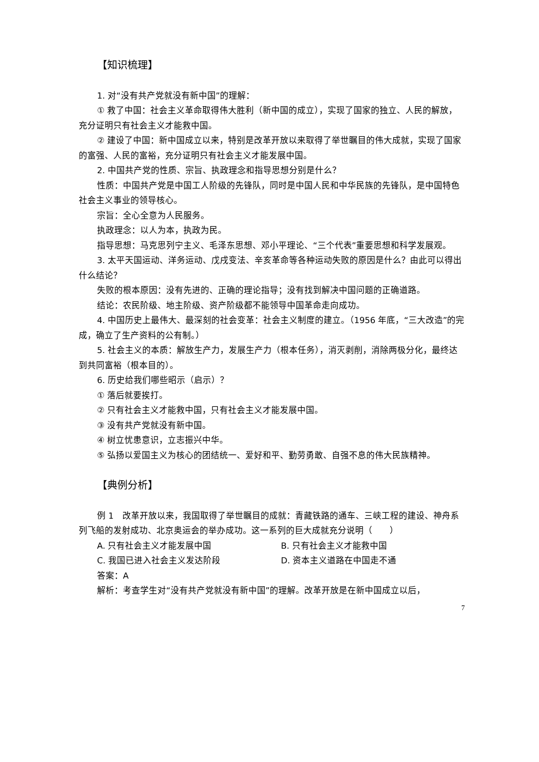【知识梳理】
1. 对“没有共产党就没有新中国”的理解：
① 救了中国：社会主义革命取得伟大胜利（新中国的成立），实现了国家的独立、人民的解放，充分证明只有社会主义才能救中国。
② 建设了中国：新中国成立以来，特别是改革开放以来取得了举世瞩目的伟大成就，实现了国家的富强、人民的富裕，充分证明只有社会主义才能发展中国。
2. 中国共产党的性质、宗旨、执政理念和指导思想分别是什么？
性质：中国共产党是中国工人阶级的先锋队，同时是中国人民和中华民族的先锋队，是中国特色社会主义事业的领导核心。
宗旨：全心全意为人民服务。
执政理念：以人为本，执政为民。
指导思想：马克思列宁主义、毛泽东思想、邓小平理论、“三个代表”重要思想和科学发展观。
3. 太平天国运动、洋务运动、戊戌变法、辛亥革命等各种运动失败的原因是什么？由此可以得出什么结论？
失败的根本原因：没有先进的、正确的理论指导；没有找到解决中国问题的正确道路。
结论：农民阶级、地主阶级、资产阶级都不能领导中国革命走向成功。
4. 中国历史上最伟大、最深刻的社会变革：社会主义制度的建立。（1956 年底，“三大改造”的完成，确立了生产资料的公有制。）
5. 社会主义的本质：解放生产力，发展生产力（根本任务），消灭剥削，消除两极分化，最终达到共同富裕（根本目的）。
6. 历史给我们哪些昭示（启示）？
① 落后就要挨打。
② 只有社会主义才能救中国，只有社会主义才能发展中国。
③ 没有共产党就没有新中国。
④ 树立忧患意识，立志振兴中华。
⑤ 弘扬以爱国主义为核心的团结统一、爱好和平、勤劳勇敢、自强不息的伟大民族精神。
【典例分析】
例 1　改革开放以来，我国取得了举世瞩目的成就：青藏铁路的通车、三峡工程的建设、神舟系列飞船的发射成功、北京奥运会的举办成功。这一系列的巨大成就充分说明（　　）
A. 只有社会主义才能发展中国 B. 只有社会主义才能救中国
C. 我国已进入社会主义发达阶段 D. 资本主义道路在中国走不通
答案：A
解析：考查学生对“没有共产党就没有新中国”的理解。改革开放是在新中国成立以后，
7